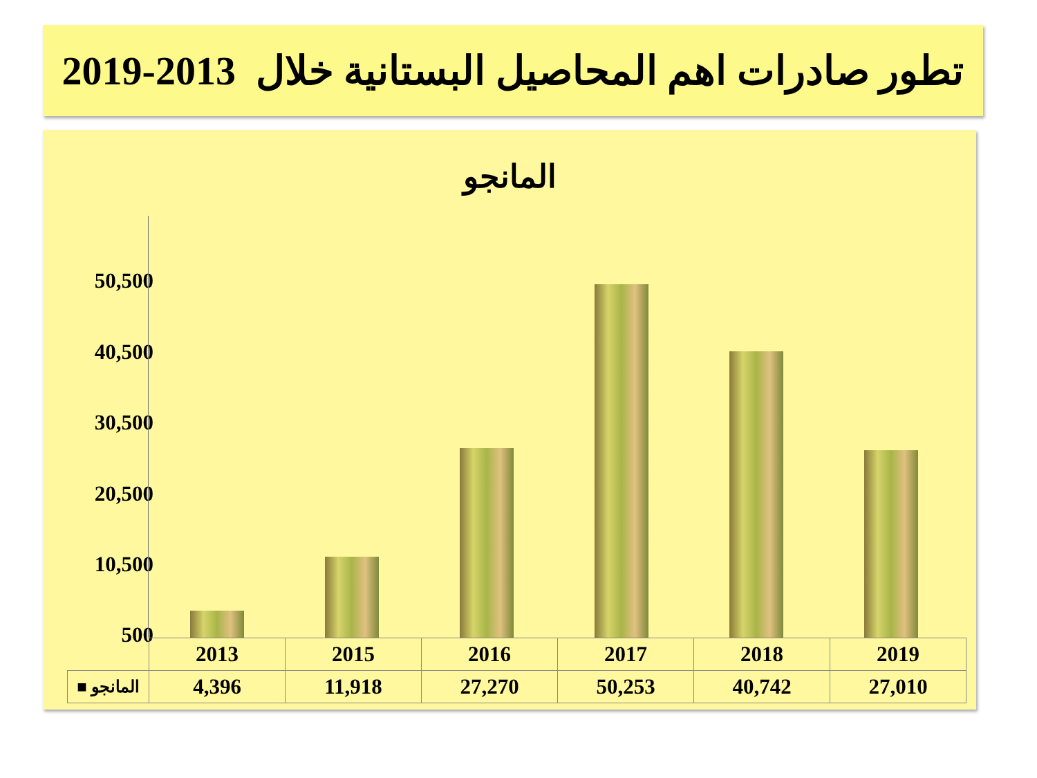تطور صادرات اهم المحاصيل البستانية خلال 2013-2019
المانجو
50,500
40,500
30,500
20,500
10,500
500
| | 2013 | 2015 | 2016 | 2017 | 2018 | 2019 |
| المانجو ■ | 4,396 | 11,918 | 27,270 | 50,253 | 40,742 | 27,010 |